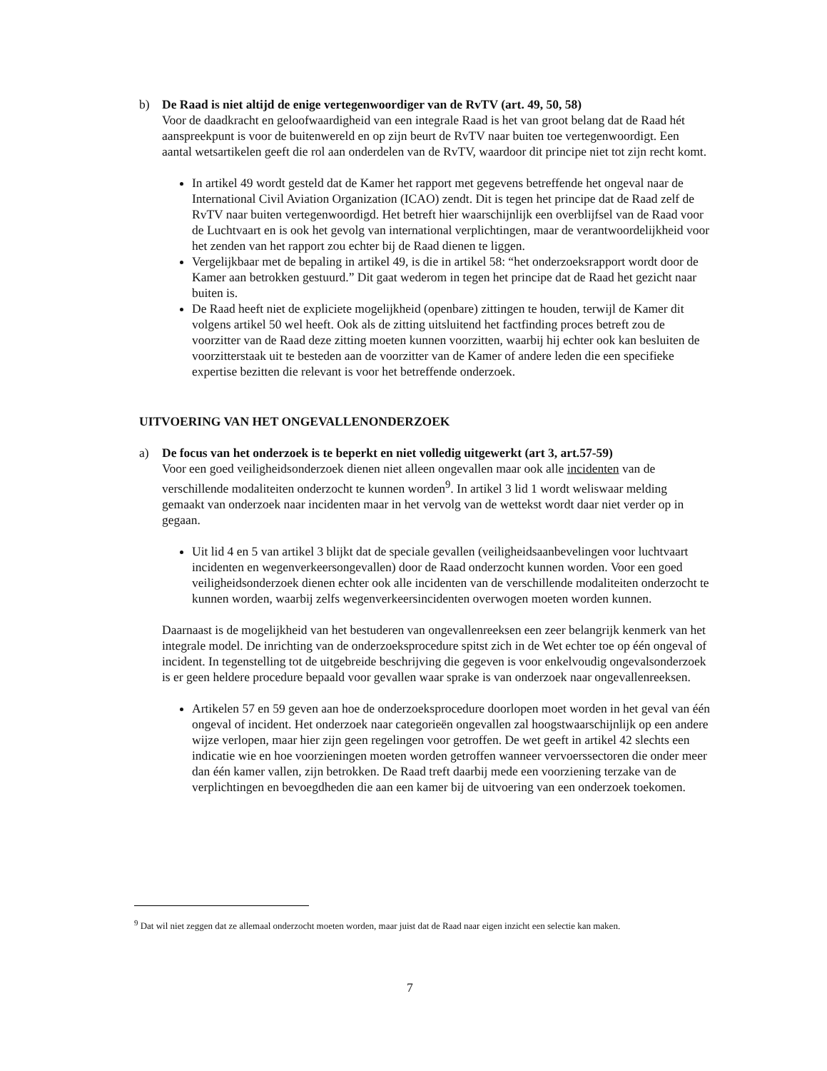b) De Raad is niet altijd de enige vertegenwoordiger van de RvTV (art. 49, 50, 58)
Voor de daadkracht en geloofwaardigheid van een integrale Raad is het van groot belang dat de Raad hét aanspreekpunt is voor de buitenwereld en op zijn beurt de RvTV naar buiten toe vertegenwoordigt. Een aantal wetsartikelen geeft die rol aan onderdelen van de RvTV, waardoor dit principe niet tot zijn recht komt.
In artikel 49 wordt gesteld dat de Kamer het rapport met gegevens betreffende het ongeval naar de International Civil Aviation Organization (ICAO) zendt. Dit is tegen het principe dat de Raad zelf de RvTV naar buiten vertegenwoordigd. Het betreft hier waarschijnlijk een overblijfsel van de Raad voor de Luchtvaart en is ook het gevolg van international verplichtingen, maar de verantwoordelijkheid voor het zenden van het rapport zou echter bij de Raad dienen te liggen.
Vergelijkbaar met de bepaling in artikel 49, is die in artikel 58: “het onderzoeksrapport wordt door de Kamer aan betrokken gestuurd.” Dit gaat wederom in tegen het principe dat de Raad het gezicht naar buiten is.
De Raad heeft niet de expliciete mogelijkheid (openbare) zittingen te houden, terwijl de Kamer dit volgens artikel 50 wel heeft. Ook als de zitting uitsluitend het factfinding proces betreft zou de voorzitter van de Raad deze zitting moeten kunnen voorzitten, waarbij hij echter ook kan besluiten de voorzitterstaak uit te besteden aan de voorzitter van de Kamer of andere leden die een specifieke expertise bezitten die relevant is voor het betreffende onderzoek.
UITVOERING VAN HET ONGEVALLENONDERZOEK
a) De focus van het onderzoek is te beperkt en niet volledig uitgewerkt (art 3, art.57-59)
Voor een goed veiligheidsonderzoek dienen niet alleen ongevallen maar ook alle incidenten van de verschillende modaliteiten onderzocht te kunnen worden<sup>9</sup>. In artikel 3 lid 1 wordt weliswaar melding gemaakt van onderzoek naar incidenten maar in het vervolg van de wettekst wordt daar niet verder op in gegaan.
Uit lid 4 en 5 van artikel 3 blijkt dat de speciale gevallen (veiligheidsaanbevelingen voor luchtvaart incidenten en wegenverkeersongevallen) door de Raad onderzocht kunnen worden. Voor een goed veiligheidsonderzoek dienen echter ook alle incidenten van de verschillende modaliteiten onderzocht te kunnen worden, waarbij zelfs wegenverkeersincidenten overwogen moeten worden kunnen.
Daarnaast is de mogelijkheid van het bestuderen van ongevallenreeksen een zeer belangrijk kenmerk van het integrale model. De inrichting van de onderzoeksprocedure spitst zich in de Wet echter toe op één ongeval of incident. In tegenstelling tot de uitgebreide beschrijving die gegeven is voor enkelvoudig ongevalsonderzoek is er geen heldere procedure bepaald voor gevallen waar sprake is van onderzoek naar ongevallenreeksen.
Artikelen 57 en 59 geven aan hoe de onderzoeksprocedure doorlopen moet worden in het geval van één ongeval of incident. Het onderzoek naar categorieën ongevallen zal hoogstwaarschijnlijk op een andere wijze verlopen, maar hier zijn geen regelingen voor getroffen. De wet geeft in artikel 42 slechts een indicatie wie en hoe voorzieningen moeten worden getroffen wanneer vervoerssectoren die onder meer dan één kamer vallen, zijn betrokken. De Raad treft daarbij mede een voorziening terzake van de verplichtingen en bevoegdheden die aan een kamer bij de uitvoering van een onderzoek toekomen.
<sup>9</sup> Dat wil niet zeggen dat ze allemaal onderzocht moeten worden, maar juist dat de Raad naar eigen inzicht een selectie kan maken.
7